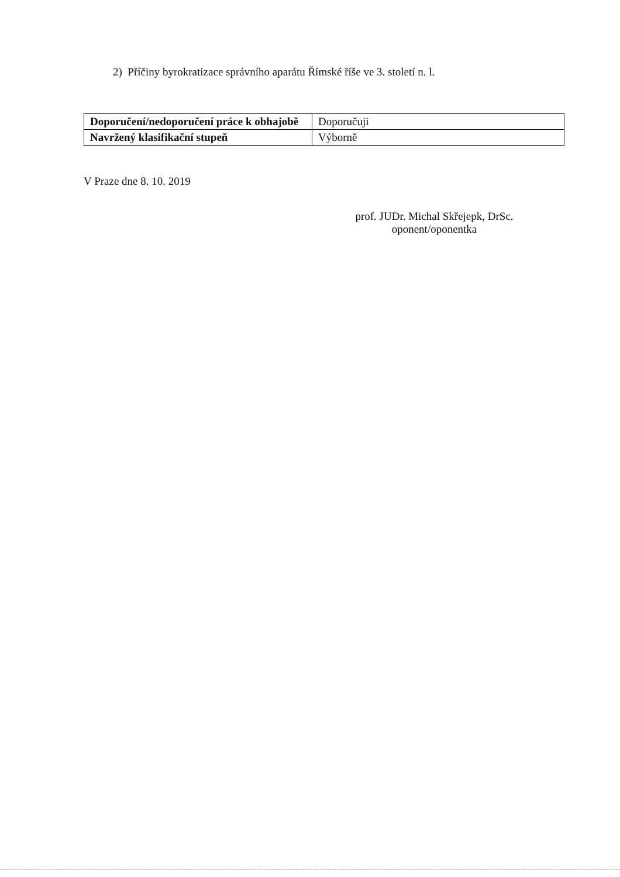2) Příčiny byrokratizace správního aparátu Římské říše ve 3. století n. l.
| Doporučení/nedoporučení práce k obhajobě | Doporučuji |
| Navržený klasifikační stupeň | Výborně |
V Praze dne 8. 10. 2019
prof. JUDr. Michal Skřejepk, DrSc.
oponent/oponentka